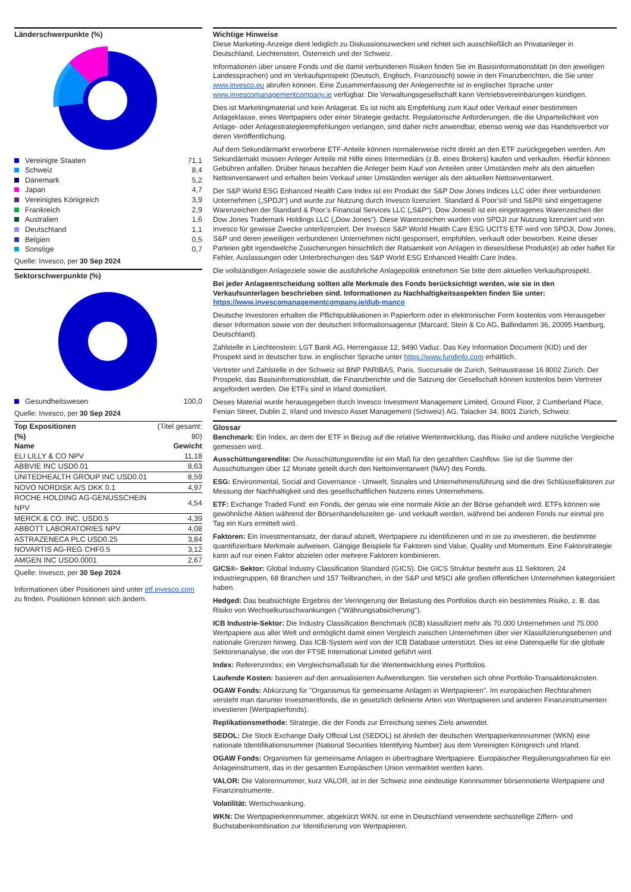Länderschwerpunkte (%)
| Vereinigte Staaten | 71,1 |
| Schweiz | 8,4 |
| Dänemark | 5,2 |
| Japan | 4,7 |
| Vereinigtes Königreich | 3,9 |
| Frankreich | 2,9 |
| Australien | 1,6 |
| Deutschland | 1,1 |
| Belgien | 0,5 |
| Sonstige | 0,7 |
Quelle: Invesco, per 30 Sep 2024
Sektorschwerpunkte (%)
| Gesundheitswesen | 100,0 |
Quelle: Invesco, per 30 Sep 2024
| Top Expositionen (%) | (Titel gesamt: 80) |
| Name | Gewicht |
| ELI LILLY & CO NPV | 11,18 |
| ABBVIE INC USD0.01 | 8,63 |
| UNITEDHEALTH GROUP INC USD0.01 | 8,59 |
| NOVO NORDISK A/S DKK 0.1 | 4,97 |
| ROCHE HOLDING AG-GENUSSCHEIN NPV | 4,54 |
| MERCK & CO. INC. USD0.5 | 4,39 |
| ABBOTT LABORATORIES NPV | 4,08 |
| ASTRAZENECA PLC USD0.25 | 3,84 |
| NOVARTIS AG-REG CHF0.5 | 3,12 |
| AMGEN INC USD0.0001 | 2,67 |
Quelle: Invesco, per 30 Sep 2024
Informationen über Positionen sind unter etf.invesco.com zu finden. Positionen können sich ändern.
Wichtige Hinweise
Diese Marketing-Anzeige dient lediglich zu Diskussionszwecken und richtet sich ausschließlich an Privatanleger in Deutschland, Liechtenstein, Österreich und der Schweiz.
Informationen über unsere Fonds und die damit verbundenen Risiken finden Sie im Basisinformationsblatt (in den jeweiligen Landessprachen) und im Verkaufsprospekt (Deutsch, Englisch, Französisch) sowie in den Finanzberichten, die Sie unter www.invesco.eu abrufen können. Eine Zusammenfassung der Anlegerrechte ist in englischer Sprache unter www.invescomanagementcompany.ie verfügbar. Die Verwaltungsgesellschaft kann Vertriebsvereinbarungen kündigen.
Dies ist Marketingmaterial und kein Anlagerat. Es ist nicht als Empfehlung zum Kauf oder Verkauf einer bestimmten Anlageklasse, eines Wertpapiers oder einer Strategie gedacht. Regulatorische Anforderungen, die die Unparteilichkeit von Anlage- oder Anlagestrategieempfehlungen verlangen, sind daher nicht anwendbar, ebenso wenig wie das Handelsverbot vor deren Veröffentlichung.
Auf dem Sekundärmarkt erworbene ETF-Anteile können normalerweise nicht direkt an den ETF zurückgegeben werden. Am Sekundärmakt müssen Anleger Anteile mit Hilfe eines Intermediärs (z.B. eines Brokers) kaufen und verkaufen. Hierfür können Gebühren anfallen. Drüber hinaus bezahlen die Anleger beim Kauf von Anteilen unter Umständen mehr als den aktuellen Nettoinventarwert und erhalten beim Verkauf unter Umständen weniger als den aktuellen Nettoinventarwert.
Der S&P World ESG Enhanced Health Care Index ist ein Produkt der S&P Dow Jones Indices LLC oder ihrer verbundenen Unternehmen („SPDJI“) und wurde zur Nutzung durch Invesco lizenziert. Standard & Poor’s® und S&P® sind eingetragene Warenzeichen der Standard & Poor’s Financial Services LLC („S&P“). Dow Jones® ist ein eingetragenes Warenzeichen der Dow Jones Trademark Holdings LLC („Dow Jones“). Diese Warenzeichen wurden von SPDJI zur Nutzung lizenziert und von Invesco für gewisse Zwecke unterlizenziert. Der Invesco S&P World Health Care ESG UCITS ETF wird von SPDJI, Dow Jones, S&P und deren jeweiligen verbundenen Unternehmen nicht gesponsert, empfohlen, verkauft oder beworben. Keine dieser Parteien gibt irgendwelche Zusicherungen hinsichtlich der Ratsamkeit von Anlagen in dieses/diese Produkt(e) ab oder haftet für Fehler, Auslassungen oder Unterbrechungen des S&P World ESG Enhanced Health Care Index.
Die vollständigen Anlageziele sowie die ausführliche Anlagepolitik entnehmen Sie bitte dem aktuellen Verkaufsprospekt.
Bei jeder Anlageentscheidung sollten alle Merkmale des Fonds berücksichtigt werden, wie sie in den Verkaufsunterlagen beschrieben sind. Informationen zu Nachhaltigkeitsaspekten finden Sie unter: https://www.invescomanagementcompany.ie/dub-manco
Deutsche Investoren erhalten die Pflichtpublikationen in Papierform oder in elektronischer Form kostenlos vom Herausgeber dieser Information sowie von der deutschen Informationsagentur (Marcard, Stein & Co AG, Ballindamm 36, 20095 Hamburg, Deutschland).
Zahlstelle in Liechtenstein: LGT Bank AG, Herrengasse 12, 9490 Vaduz. Das Key Information Document (KID) und der Prospekt sind in deutscher bzw. in englischer Sprache unter https://www.fundinfo.com erhältlich.
Vertreter und Zahlstelle in der Schweiz ist BNP PARIBAS, Paris, Succursale de Zurich, Selnaustrasse 16 8002 Zürich. Der Prospekt, das Basisinformationsblatt, die Finanzberichte und die Satzung der Gesellschaft können kostenlos beim Vertreter angefordert werden. Die ETFs sind in Irland domiziliert.
Dieses Material wurde herausgegeben durch Invesco Investment Management Limited, Ground Floor, 2 Cumberland Place, Fenian Street, Dublin 2, Irland und Invesco Asset Management (Schweiz) AG, Talacker 34, 8001 Zürich, Schweiz.
Glossar
Benchmark: Ein Index, an dem der ETF in Bezug auf die relative Wertentwicklung, das Risiko und andere nützliche Vergleiche gemessen wird.
Ausschüttungsrendite: Die Ausschüttungsrendite ist ein Maß für den gezahlten Cashflow. Sie ist die Summe der Ausschüttungen über 12 Monate geteilt durch den Nettoinventarwert (NAV) des Fonds.
ESG: Environmental, Social and Governance - Umwelt, Soziales und Unternehmensführung sind die drei Schlüsselfaktoren zur Messung der Nachhaltigkeit und des gesellschaftlichen Nutzens eines Unternehmens.
ETF: Exchange Traded Fund: ein Fonds, der genau wie eine normale Aktie an der Börse gehandelt wird. ETFs können wie gewöhnliche Aktien während der Börsenhandelszeiten ge- und verkauft werden, während bei anderen Fonds nur einmal pro Tag ein Kurs ermittelt wird.
Faktoren: Ein Investmentansatz, der darauf abzielt, Wertpapiere zu identifizieren und in sie zu investieren, die bestimmte quantifizierbare Merkmale aufweisen. Gängige Beispiele für Faktoren sind Value, Quality und Momentum. Eine Faktorstrategie kann auf nur einen Faktor abzielen oder mehrere Faktoren kombinieren.
GICS®- Sektor: Global Industry Classification Standard (GICS). Die GICS Struktur besteht aus 11 Sektoren, 24 Industriegruppen, 68 Branchen und 157 Teilbranchen, in der S&P und MSCI alle großen öffentlichen Unternehmen kategorisiert haben.
Hedged: Das beabsichtigte Ergebnis der Verringerung der Belastung des Portfolios durch ein bestimmtes Risiko, z. B. das Risiko von Wechselkursschwankungen ("Währungsabsicherung").
ICB Industrie-Sektor: Die Industry Classification Benchmark (ICB) klassifiziert mehr als 70.000 Unternehmen und 75.000 Wertpapiere aus aller Welt und ermöglicht damit einen Vergleich zwischen Unternehmen über vier Klassifizierungsebenen und nationale Grenzen hinweg. Das ICB-System wird von der ICB Database unterstützt. Dies ist eine Datenquelle für die globale Sektorenanalyse, die von der FTSE International Limited geführt wird.
Index: Referenzindex; ein Vergleichsmaßstab für die Wertentwicklung eines Portfolios.
Laufende Kosten: basieren auf den annualisierten Aufwendungen. Sie verstehen sich ohne Portfolio-Transaktionskosten.
OGAW Fonds: Abkürzung für "Organismus für gemeinsame Anlagen in Wertpapieren". Im europäischen Rechtsrahmen versteht man darunter Investmentfonds, die in gesetzlich definierte Arten von Wertpapieren und anderen Finanzinstrumenten investieren (Wertpapierfonds).
Replikationsmethode: Strategie, die der Fonds zur Erreichung seines Ziels anwendet.
SEDOL: Die Stock Exchange Daily Official List (SEDOL) ist ähnlich der deutschen Wertpapierkennnummer (WKN) eine nationale Identifikationsnummer (National Securities Identifying Number) aus dem Vereinigten Königreich und Irland.
OGAW Fonds: Organismen für gemeinsame Anlagen in übertragbare Wertpapiere. Europäischer Regulierungsrahmen für ein Anlageinstrument, das in der gesamten Europäischen Union vermarktet werden kann.
VALOR: Die Valorennummer, kurz VALOR, ist in der Schweiz eine eindeutige Kennnummer börsennotierte Wertpapiere und Finanzinstrumente.
Volatilität: Wertschwankung.
WKN: Die Wertpapierkennnummer, abgekürzt WKN, ist eine in Deutschland verwendete sechsstellige Ziffern- und Buchstabenkombination zur Identifizierung von Wertpapieren.